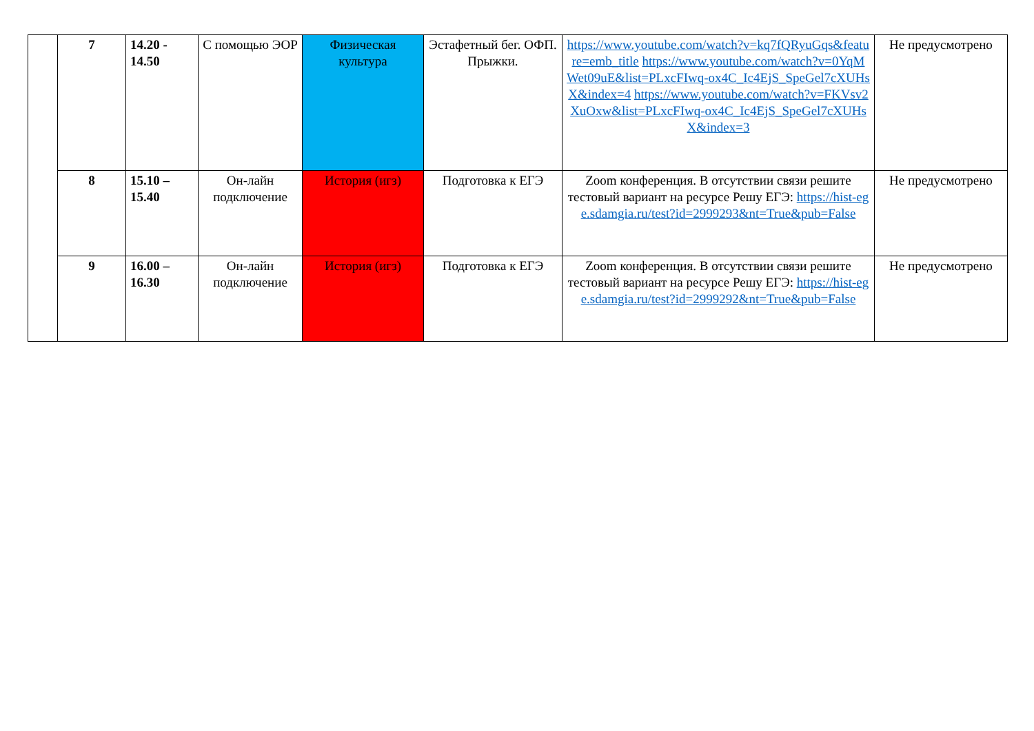| | 7 | 14.20 - 14.50 | С помощью ЭОР | Физическая культура | Эстафетный бег. ОФП. Прыжки. | https://www.youtube.com/watch?v=kq7fQRyuGqs&feature=emb_title https://www.youtube.com/watch?v=0YqMWet09uE&list=PLxcFIwq-ox4C_Ic4EjS_SpeGel7cXUHsX&index=4 https://www.youtube.com/watch?v=FKVsv2XuOxw&list=PLxcFIwq-ox4C_Ic4EjS_SpeGel7cXUHsX&index=3 | Не предусмотрено |
| | 8 | 15.10 – 15.40 | Он-лайн подключение | История (игз) | Подготовка к ЕГЭ | Zoom конференция. В отсутствии связи решите тестовый вариант на ресурсе Решу ЕГЭ: https://hist-ege.sdamgia.ru/test?id=2999293&nt=True&pub=False | Не предусмотрено |
| | 9 | 16.00 – 16.30 | Он-лайн подключение | История (игз) | Подготовка к ЕГЭ | Zoom конференция. В отсутствии связи решите тестовый вариант на ресурсе Решу ЕГЭ: https://hist-ege.sdamgia.ru/test?id=2999292&nt=True&pub=False | Не предусмотрено |